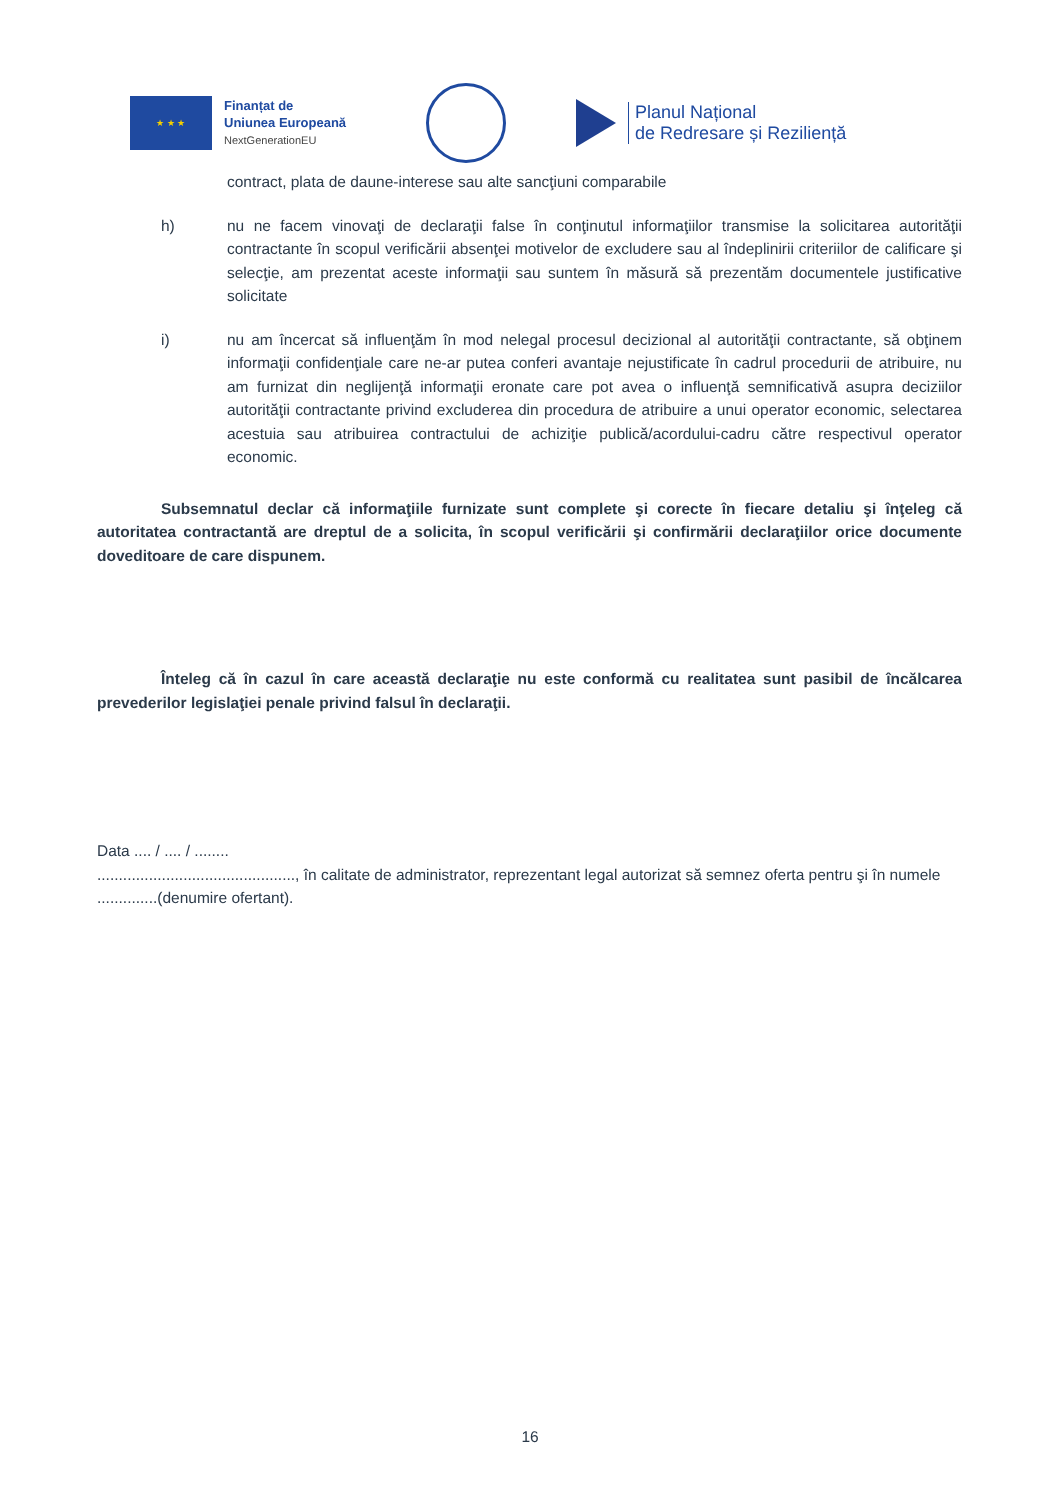★ ★ ★
Finanțat de
Uniunea Europeană
NextGenerationEU
Planul Național
de Redresare și Reziliență
contract, plata de daune-interese sau alte sancţiuni comparabile
h) nu ne facem vinovaţi de declaraţii false în conţinutul informaţiilor transmise la solicitarea autorităţii contractante în scopul verificării absenţei motivelor de excludere sau al îndeplinirii criteriilor de calificare şi selecţie, am prezentat aceste informaţii sau suntem în măsură să prezentăm documentele justificative solicitate
i) nu am încercat să influenţăm în mod nelegal procesul decizional al autorităţii contractante, să obţinem informaţii confidenţiale care ne-ar putea conferi avantaje nejustificate în cadrul procedurii de atribuire, nu am furnizat din neglijenţă informaţii eronate care pot avea o influenţă semnificativă asupra deciziilor autorităţii contractante privind excluderea din procedura de atribuire a unui operator economic, selectarea acestuia sau atribuirea contractului de achiziţie publică/acordului-cadru către respectivul operator economic.
Subsemnatul declar că informaţiile furnizate sunt complete şi corecte în fiecare detaliu şi înţeleg că autoritatea contractantă are dreptul de a solicita, în scopul verificării şi confirmării declaraţiilor orice documente doveditoare de care dispunem.
Înteleg că în cazul în care această declaraţie nu este conformă cu realitatea sunt pasibil de încălcarea prevederilor legislaţiei penale privind falsul în declaraţii.
Data .... / .... / ........
.............................................., în calitate de administrator, reprezentant legal autorizat să semnez oferta pentru şi în numele ..............(denumire ofertant).
16